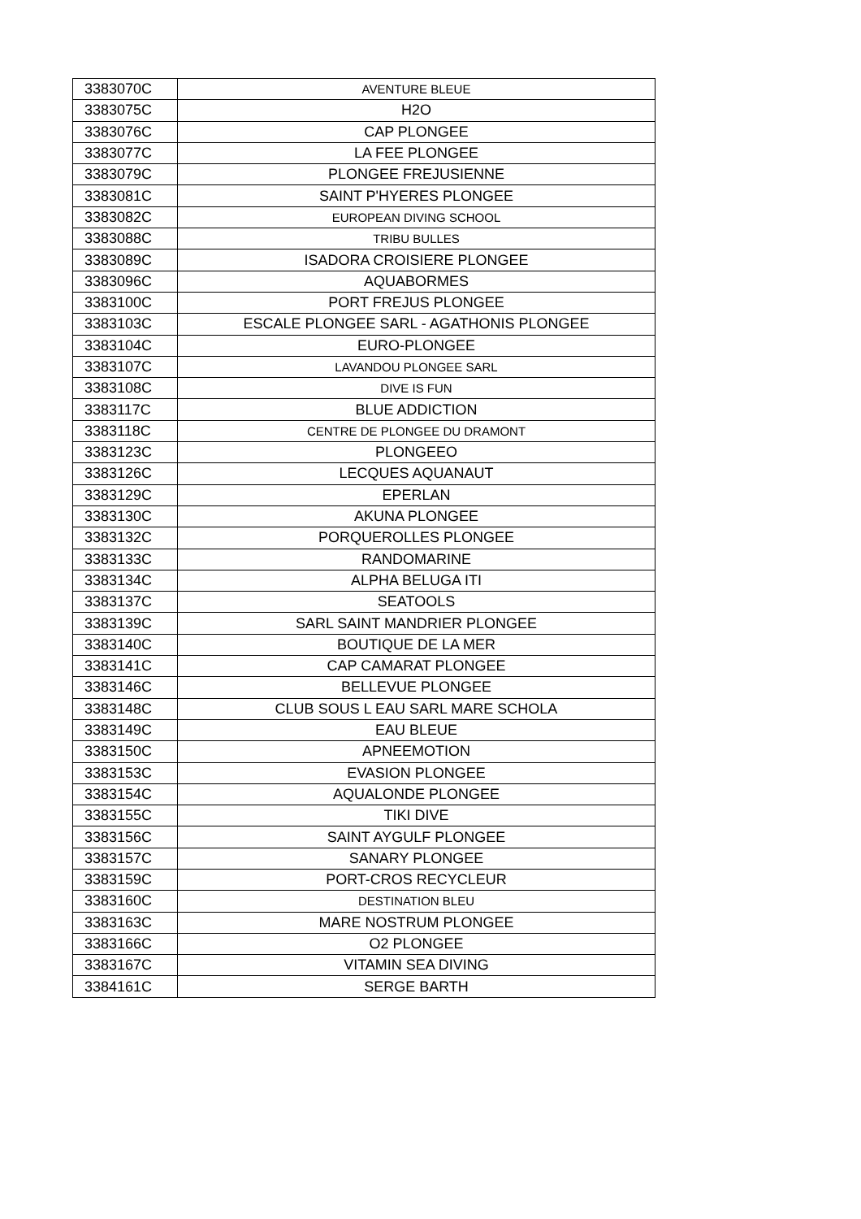| 3383070C | AVENTURE BLEUE |
| 3383075C | H2O |
| 3383076C | CAP PLONGEE |
| 3383077C | LA FEE PLONGEE |
| 3383079C | PLONGEE FREJUSIENNE |
| 3383081C | SAINT P'HYERES PLONGEE |
| 3383082C | EUROPEAN DIVING SCHOOL |
| 3383088C | TRIBU BULLES |
| 3383089C | ISADORA CROISIERE PLONGEE |
| 3383096C | AQUABORMES |
| 3383100C | PORT FREJUS PLONGEE |
| 3383103C | ESCALE PLONGEE SARL - AGATHONIS PLONGEE |
| 3383104C | EURO-PLONGEE |
| 3383107C | LAVANDOU PLONGEE SARL |
| 3383108C | DIVE IS FUN |
| 3383117C | BLUE ADDICTION |
| 3383118C | CENTRE DE PLONGEE DU DRAMONT |
| 3383123C | PLONGEEO |
| 3383126C | LECQUES AQUANAUT |
| 3383129C | EPERLAN |
| 3383130C | AKUNA PLONGEE |
| 3383132C | PORQUEROLLES PLONGEE |
| 3383133C | RANDOMARINE |
| 3383134C | ALPHA BELUGA ITI |
| 3383137C | SEATOOLS |
| 3383139C | SARL SAINT MANDRIER PLONGEE |
| 3383140C | BOUTIQUE DE LA MER |
| 3383141C | CAP CAMARAT PLONGEE |
| 3383146C | BELLEVUE PLONGEE |
| 3383148C | CLUB SOUS L EAU SARL MARE SCHOLA |
| 3383149C | EAU BLEUE |
| 3383150C | APNEEMOTION |
| 3383153C | EVASION PLONGEE |
| 3383154C | AQUALONDE PLONGEE |
| 3383155C | TIKI DIVE |
| 3383156C | SAINT AYGULF PLONGEE |
| 3383157C | SANARY PLONGEE |
| 3383159C | PORT-CROS RECYCLEUR |
| 3383160C | DESTINATION BLEU |
| 3383163C | MARE NOSTRUM PLONGEE |
| 3383166C | O2 PLONGEE |
| 3383167C | VITAMIN SEA DIVING |
| 3384161C | SERGE BARTH |